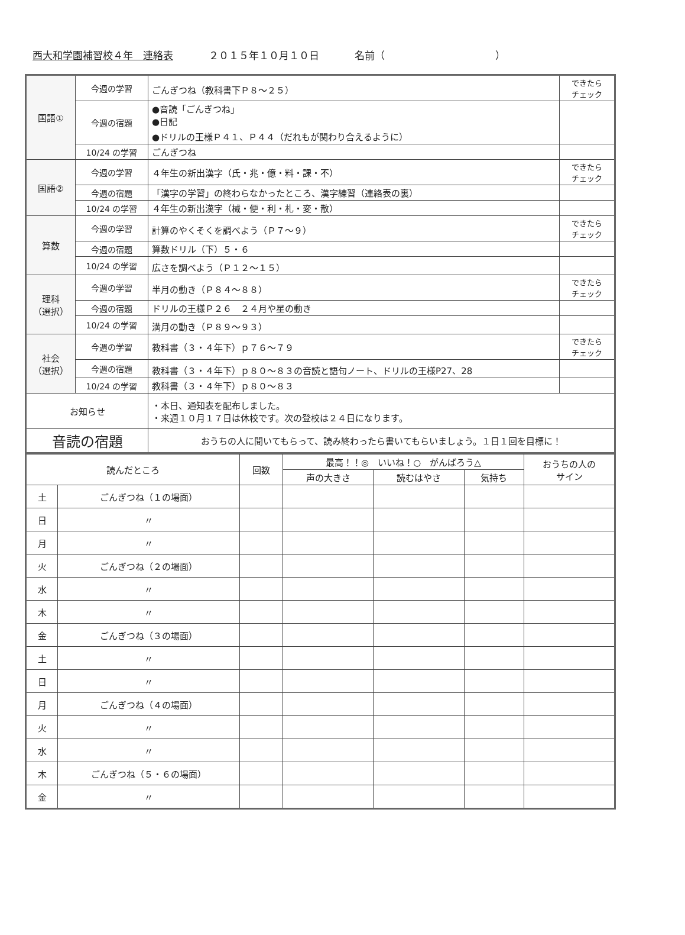西大和学園補習校４年　連絡表 ２０１５年１０月１０日 名前（　　　　　　　　　　　）
| 国語① | 今週の学習 | ごんぎつね（教科書下Ｐ８～２５） | できたら チェック |
| | 今週の宿題 | ●音読「ごんぎつね」 ●日記 ●ドリルの王様Ｐ４１、Ｐ４４（だれもが関わり合えるように） | |
| | 10/24 の学習 | ごんぎつね | |
| 国語② | 今週の学習 | ４年生の新出漢字（氏・兆・億・料・課・不） | できたら チェック |
| | 今週の宿題 | 「漢字の学習」の終わらなかったところ、漢字練習（連絡表の裏） | |
| | 10/24 の学習 | ４年生の新出漢字（械・便・利・札・変・散） | |
| 算数 | 今週の学習 | 計算のやくそくを調べよう（Ｐ７～９） | できたら チェック |
| | 今週の宿題 | 算数ドリル（下）５・６ | |
| | 10/24 の学習 | 広さを調べよう（Ｐ１２～１５） | |
| 理科 （選択） | 今週の学習 | 半月の動き（Ｐ８４～８８） | できたら チェック |
| | 今週の宿題 | ドリルの王様Ｐ２６ ２４月や星の動き | |
| | 10/24 の学習 | 満月の動き（Ｐ８９～９３） | |
| 社会 （選択） | 今週の学習 | 教科書（３・４年下）ｐ７６～７９ | できたら チェック |
| | 今週の宿題 | 教科書（３・４年下）ｐ８０～８３の音読と語句ノート、ドリルの王様P27、28 | |
| | 10/24 の学習 | 教科書（３・４年下）ｐ８０～８３ | |
| お知らせ | | ・本日、通知表を配布しました。 ・来週１０月１７日は休校です。次の登校は２４日になります。 | |
| 音読の宿題 | | おうちの人に聞いてもらって、読み終わったら書いてもらいましょう。１日１回を目標に！ | |
| 読んだところ | | 回数 | 最高！！◎ いいね！○ がんばろう△ | | | おうちの人の サイン |
| --- | --- | --- | --- | --- | --- | --- |
| | | | 声の大きさ | 読むはやさ | 気持ち | |
| 土 | ごんぎつね（１の場面） | | | | | |
| 日 | 〃 | | | | | |
| 月 | 〃 | | | | | |
| 火 | ごんぎつね（２の場面） | | | | | |
| 水 | 〃 | | | | | |
| 木 | 〃 | | | | | |
| 金 | ごんぎつね（３の場面） | | | | | |
| 土 | 〃 | | | | | |
| 日 | 〃 | | | | | |
| 月 | ごんぎつね（４の場面） | | | | | |
| 火 | 〃 | | | | | |
| 水 | 〃 | | | | | |
| 木 | ごんぎつね（５・６の場面） | | | | | |
| 金 | 〃 | | | | | |